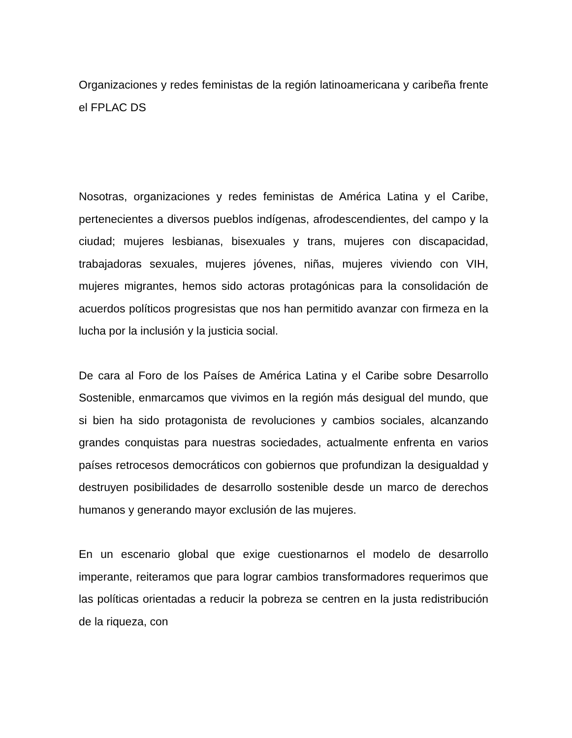Organizaciones y redes feministas de la región latinoamericana y caribeña frente el FPLAC DS
Nosotras, organizaciones y redes feministas de América Latina y el Caribe, pertenecientes a diversos pueblos indígenas, afrodescendientes, del campo y la ciudad; mujeres lesbianas, bisexuales y trans, mujeres con discapacidad, trabajadoras sexuales, mujeres jóvenes, niñas, mujeres viviendo con VIH, mujeres migrantes, hemos sido actoras protagónicas para la consolidación de acuerdos políticos progresistas que nos han permitido avanzar con firmeza en la lucha por la inclusión y la justicia social.
De cara al Foro de los Países de América Latina y el Caribe sobre Desarrollo Sostenible, enmarcamos que vivimos en la región más desigual del mundo, que si bien ha sido protagonista de revoluciones y cambios sociales, alcanzando grandes conquistas para nuestras sociedades, actualmente enfrenta en varios países retrocesos democráticos con gobiernos que profundizan la desigualdad y destruyen posibilidades de desarrollo sostenible desde un marco de derechos humanos y generando mayor exclusión de las mujeres.
En un escenario global que exige cuestionarnos el modelo de desarrollo imperante, reiteramos que para lograr cambios transformadores requerimos que las políticas orientadas a reducir la pobreza se centren en la justa redistribución de la riqueza, con